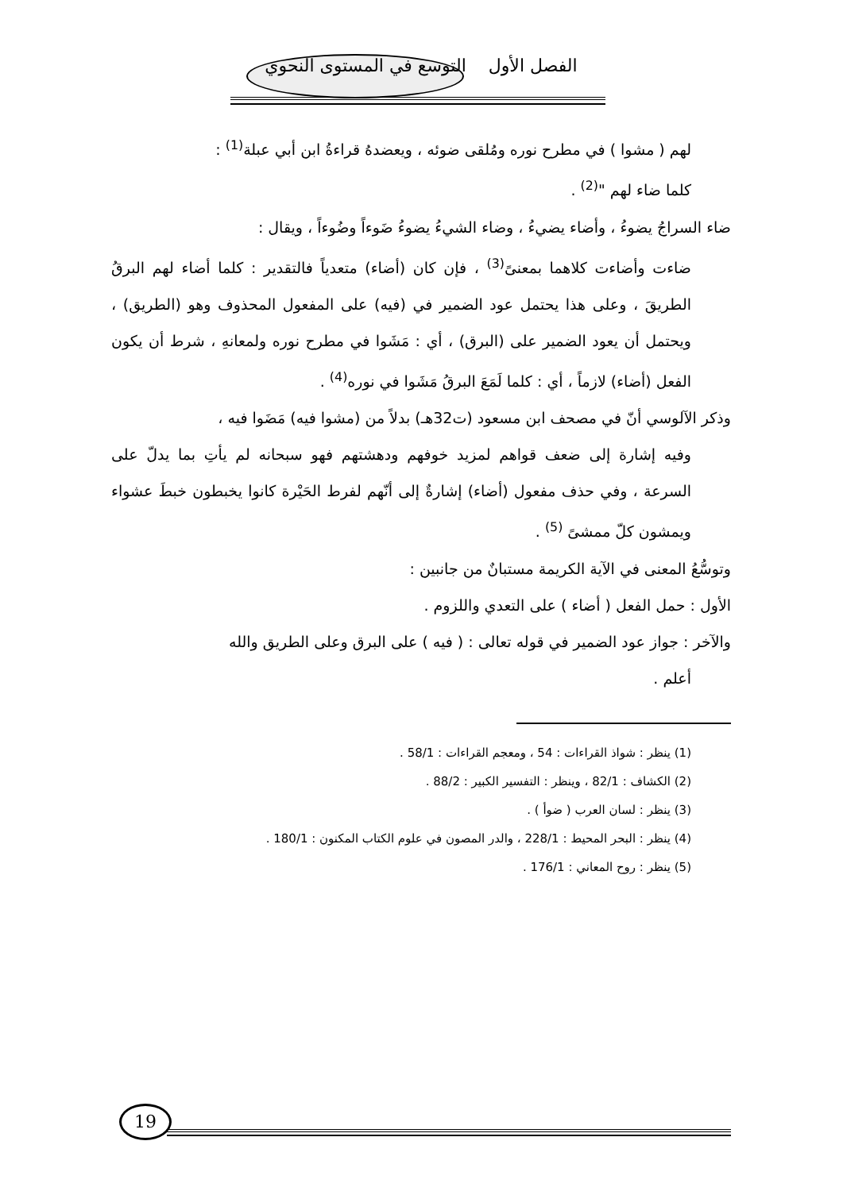الفصل الأول التوسع في المستوى النحوي
لهم ( مشوا ) في مطرح نوره ومُلقى ضوئه ، ويعضدهُ قراءةُ ابن أبي عبلة<sup>(1)</sup> :
كلما ضاء لهم "<sup>(2)</sup> .
ضاء السراجُ يضوءُ ، وأضاء يضيءُ ، وضاء الشيءُ يضوءُ ضَوءاً وضُوءاً ، ويقال :
ضاءت وأضاءت كلاهما بمعنىً<sup>(3)</sup> ، فإن كان (أضاء) متعدياً فالتقدير : كلما أضاء لهم البرقُ الطريقَ ، وعلى هذا يحتمل عود الضمير في (فيه) على المفعول المحذوف وهو (الطريق) ، ويحتمل أن يعود الضمير على (البرق) ، أي : مَشَوا في مطرح نوره ولمعانهِ ، شرط أن يكون الفعل (أضاء) لازماً ، أي : كلما لَمَعَ البرقُ مَشَوا في نوره<sup>(4)</sup> .
وذكر الآلوسي أنّ في مصحف ابن مسعود (ت32هـ) بدلاً من (مشوا فيه) مَضَوا فيه ،
وفيه إشارة إلى ضعف قواهم لمزيد خوفهم ودهشتهم فهو سبحانه لم يأتِ بما يدلّ على السرعة ، وفي حذف مفعول (أضاء) إشارةٌ إلى أنّهم لفرط الحَيْرة كانوا يخبطون خبطَ عشواء ويمشون كلّ ممشىً <sup>(5)</sup> .
وتوسُّعُ المعنى في الآية الكريمة مستبانٌ من جانبين :
الأول : حمل الفعل ( أضاء ) على التعدي واللزوم .
والآخر : جواز عود الضمير في قوله تعالى : ( فيه ) على البرق وعلى الطريق والله
أعلم .
(1) ينظر : شواذ القراءات : 54 ، ومعجم القراءات : 58/1 .
(2) الكشاف : 82/1 ، وينظر : التفسير الكبير : 88/2 .
(3) ينظر : لسان العرب ( ضوأ ) .
(4) ينظر : البحر المحيط : 228/1 ، والدر المصون في علوم الكتاب المكنون : 180/1 .
(5) ينظر : روح المعاني : 176/1 .
19